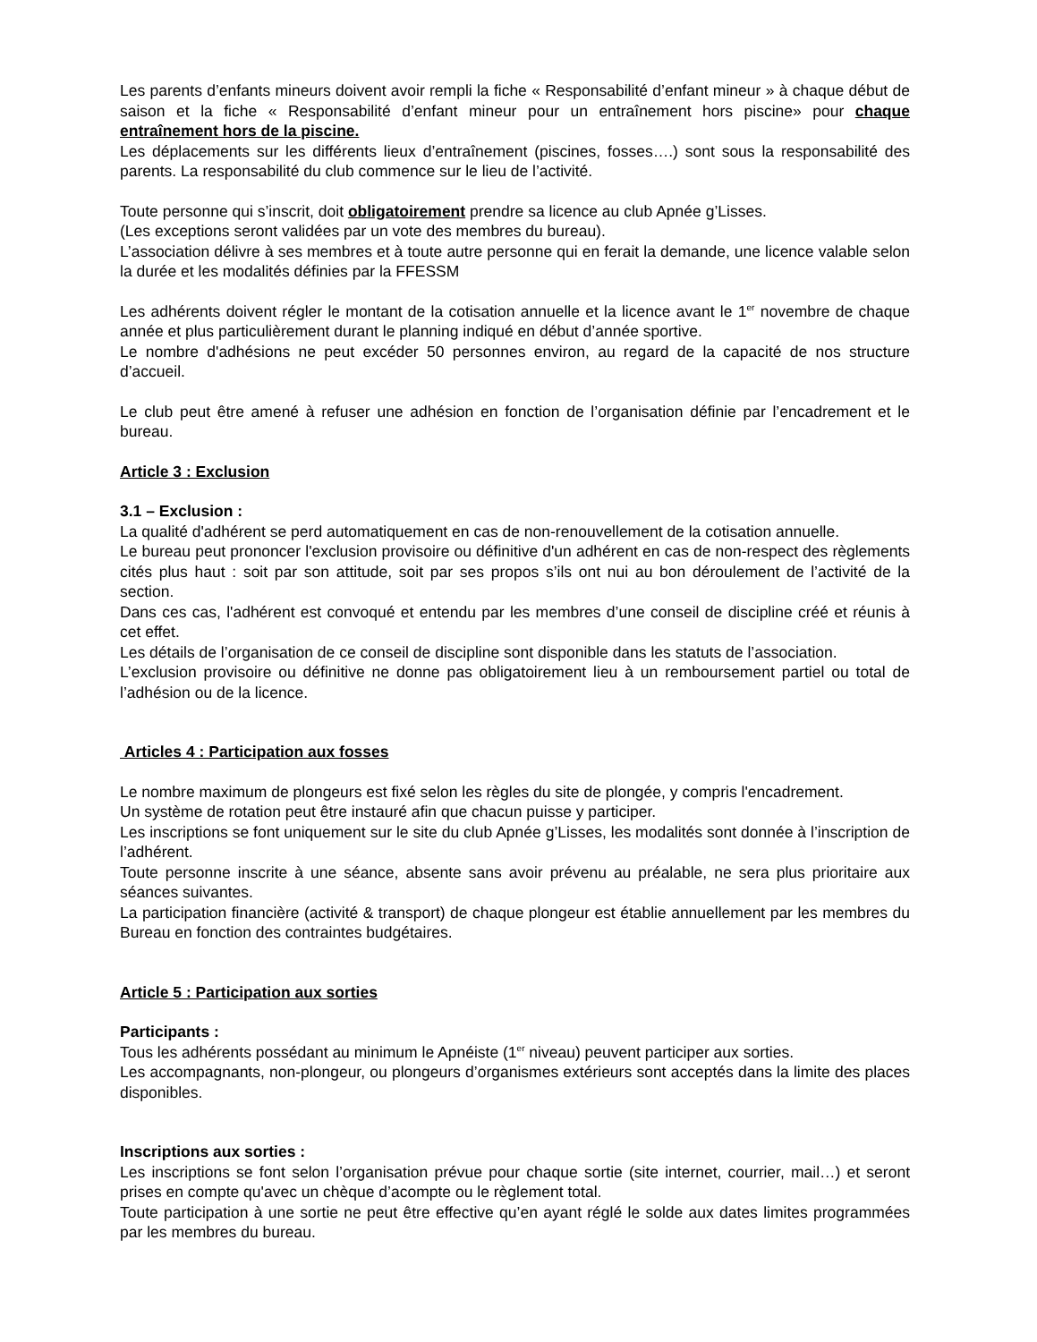Les parents d’enfants mineurs doivent avoir rempli la fiche « Responsabilité d’enfant mineur » à chaque début de saison et la fiche « Responsabilité d’enfant mineur pour un entraînement hors piscine» pour chaque entraînement hors de la piscine.
Les déplacements sur les différents lieux d’entraînement (piscines, fosses….) sont sous la responsabilité des parents. La responsabilité du club commence sur le lieu de l’activité.
Toute personne qui s’inscrit, doit obligatoirement prendre sa licence au club Apnée g’Lisses.
(Les exceptions seront validées par un vote des membres du bureau).
L’association délivre à ses membres et à toute autre personne qui en ferait la demande, une licence valable selon la durée et les modalités définies par la FFESSM
Les adhérents doivent régler le montant de la cotisation annuelle et la licence avant le 1<sup>er</sup> novembre de chaque année et plus particulièrement durant le planning indiqué en début d’année sportive.
Le nombre d'adhésions ne peut excéder 50 personnes environ, au regard de la capacité de nos structure d’accueil.
Le club peut être amené à refuser une adhésion en fonction de l’organisation définie par l’encadrement et le bureau.
Article 3 : Exclusion
3.1 – Exclusion :
La qualité d'adhérent se perd automatiquement en cas de non-renouvellement de la cotisation annuelle.
Le bureau peut prononcer l'exclusion provisoire ou définitive d'un adhérent en cas de non-respect des règlements cités plus haut : soit par son attitude, soit par ses propos s’ils ont nui au bon déroulement de l’activité de la section.
Dans ces cas, l'adhérent est convoqué et entendu par les membres d’une conseil de discipline créé et réunis à cet effet.
Les détails de l’organisation de ce conseil de discipline sont disponible dans les statuts de l’association.
L’exclusion provisoire ou définitive ne donne pas obligatoirement lieu à un remboursement partiel ou total de l’adhésion ou de la licence.
Articles 4 : Participation aux fosses
Le nombre maximum de plongeurs est fixé selon les règles du site de plongée, y compris l'encadrement.
Un système de rotation peut être instauré afin que chacun puisse y participer.
Les inscriptions se font uniquement sur le site du club Apnée g’Lisses, les modalités sont donnée à l’inscription de l’adhérent.
Toute personne inscrite à une séance, absente sans avoir prévenu au préalable, ne sera plus prioritaire aux séances suivantes.
La participation financière (activité & transport) de chaque plongeur est établie annuellement par les membres du Bureau en fonction des contraintes budgétaires.
Article 5 : Participation aux sorties
Participants :
Tous les adhérents possédant au minimum le Apnéiste (1<sup>er</sup> niveau) peuvent participer aux sorties.
Les accompagnants, non-plongeur, ou plongeurs d’organismes extérieurs sont acceptés dans la limite des places disponibles.
Inscriptions aux sorties :
Les inscriptions se font selon l’organisation prévue pour chaque sortie (site internet, courrier, mail…) et seront prises en compte qu'avec un chèque d’acompte ou le règlement total.
Toute participation à une sortie ne peut être effective qu’en ayant réglé le solde aux dates limites programmées par les membres du bureau.